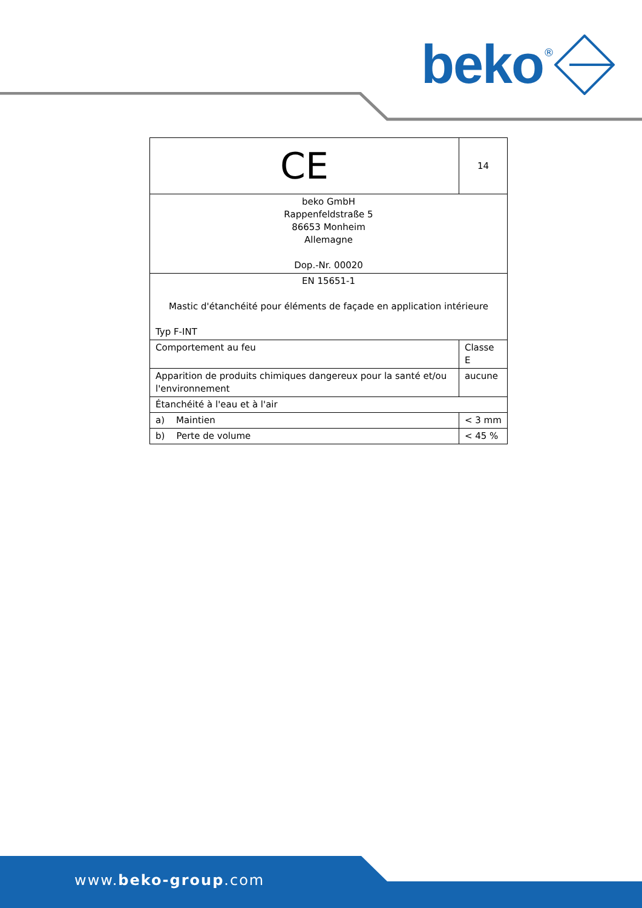beko<sup>®</sup>
| CE | 14 | |
| beko GmbH Rappenfeldstraße 5 86653 Monheim Allemagne Dop.-Nr. 00020 | | |
| EN 15651-1 Mastic d'étanchéité pour éléments de façade en application intérieure Typ F-INT | | |
| Comportement au feu | | Classe E |
| Apparition de produits chimiques dangereux pour la santé et/ou l'environnement | | aucune |
| Étanchéité à l'eau et à l'air | | |
| a) Maintien | | < 3 mm |
| b) Perte de volume | | < 45 % |
www.beko-group.com